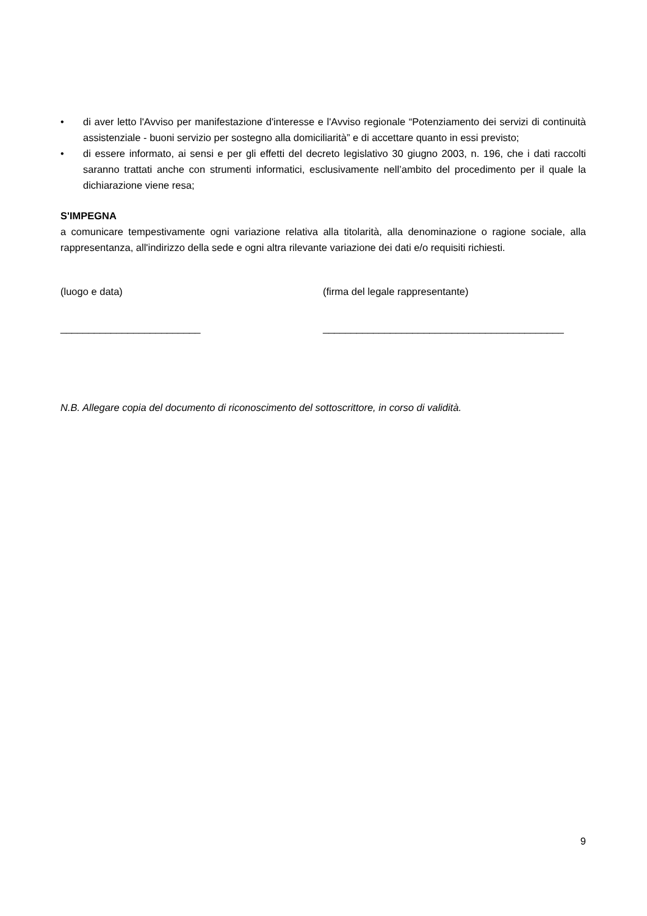• di aver letto l'Avviso per manifestazione d'interesse e l'Avviso regionale “Potenziamento dei servizi di continuità assistenziale - buoni servizio per sostegno alla domiciliarità” e di accettare quanto in essi previsto;
• di essere informato, ai sensi e per gli effetti del decreto legislativo 30 giugno 2003, n. 196, che i dati raccolti saranno trattati anche con strumenti informatici, esclusivamente nell’ambito del procedimento per il quale la dichiarazione viene resa;
S'IMPEGNA
a comunicare tempestivamente ogni variazione relativa alla titolarità, alla denominazione o ragione sociale, alla rappresentanza, all'indirizzo della sede e ogni altra rilevante variazione dei dati e/o requisiti richiesti.
(luogo e data) (firma del legale rappresentante)
_________________________ ___________________________________________
N.B. Allegare copia del documento di riconoscimento del sottoscrittore, in corso di validità.
9